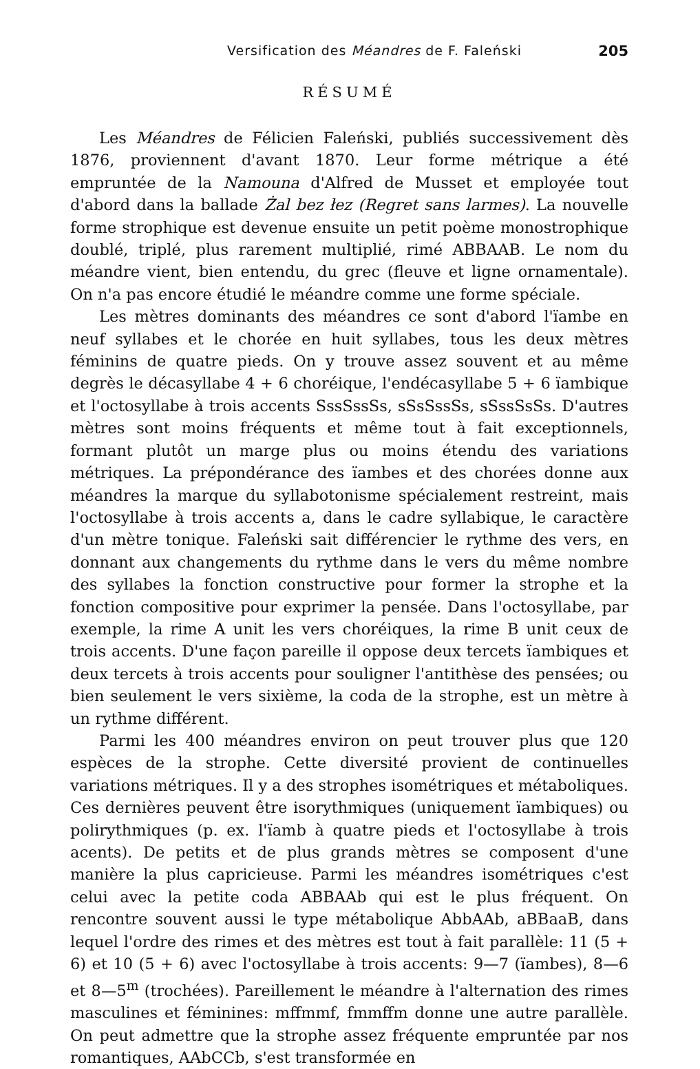Versification des Méandres de F. Faleński 205
RÉSUMÉ
Les Méandres de Félicien Faleński, publiés successivement dès 1876, proviennent d'avant 1870. Leur forme métrique a été empruntée de la Namouna d'Alfred de Musset et employée tout d'abord dans la ballade Żal bez łez (Regret sans larmes). La nouvelle forme strophique est devenue ensuite un petit poème monostrophique doublé, triplé, plus rarement multiplié, rimé ABBAAB. Le nom du méandre vient, bien entendu, du grec (fleuve et ligne ornamentale). On n'a pas encore étudié le méandre comme une forme spéciale.
Les mètres dominants des méandres ce sont d'abord l'ïambe en neuf syllabes et le chorée en huit syllabes, tous les deux mètres féminins de quatre pieds. On y trouve assez souvent et au même degrès le décasyllabe 4 + 6 choréique, l'endécasyllabe 5 + 6 ïambique et l'octosyllabe à trois accents SssSssSs, sSsSssSs, sSssSsSs. D'autres mètres sont moins fréquents et même tout à fait exceptionnels, formant plutôt un marge plus ou moins étendu des variations métriques. La prépondérance des ïambes et des chorées donne aux méandres la marque du syllabotonisme spécialement restreint, mais l'octosyllabe à trois accents a, dans le cadre syllabique, le caractère d'un mètre tonique. Faleński sait différencier le rythme des vers, en donnant aux changements du rythme dans le vers du même nombre des syllabes la fonction constructive pour former la strophe et la fonction compositive pour exprimer la pensée. Dans l'octosyllabe, par exemple, la rime A unit les vers choréiques, la rime B unit ceux de trois accents. D'une façon pareille il oppose deux tercets ïambiques et deux tercets à trois accents pour souligner l'antithèse des pensées; ou bien seulement le vers sixième, la coda de la strophe, est un mètre à un rythme différent.
Parmi les 400 méandres environ on peut trouver plus que 120 espèces de la strophe. Cette diversité provient de continuelles variations métriques. Il y a des strophes isométriques et métaboliques. Ces dernières peuvent être isorythmiques (uniquement ïambiques) ou polirythmiques (p. ex. l'ïamb à quatre pieds et l'octosyllabe à trois acents). De petits et de plus grands mètres se composent d'une manière la plus capricieuse. Parmi les méandres isométriques c'est celui avec la petite coda ABBAAb qui est le plus fréquent. On rencontre souvent aussi le type métabolique AbbAAb, aBBaaB, dans lequel l'ordre des rimes et des mètres est tout à fait parallèle: 11 (5 + 6) et 10 (5 + 6) avec l'octosyllabe à trois accents: 9—7 (ïambes), 8—6 et 8—5<sup>m</sup> (trochées). Pareillement le méandre à l'alternation des rimes masculines et féminines: mffmmf, fmmffm donne une autre parallèle. On peut admettre que la strophe assez fréquente empruntée par nos romantiques, AAbCCb, s'est transformée en